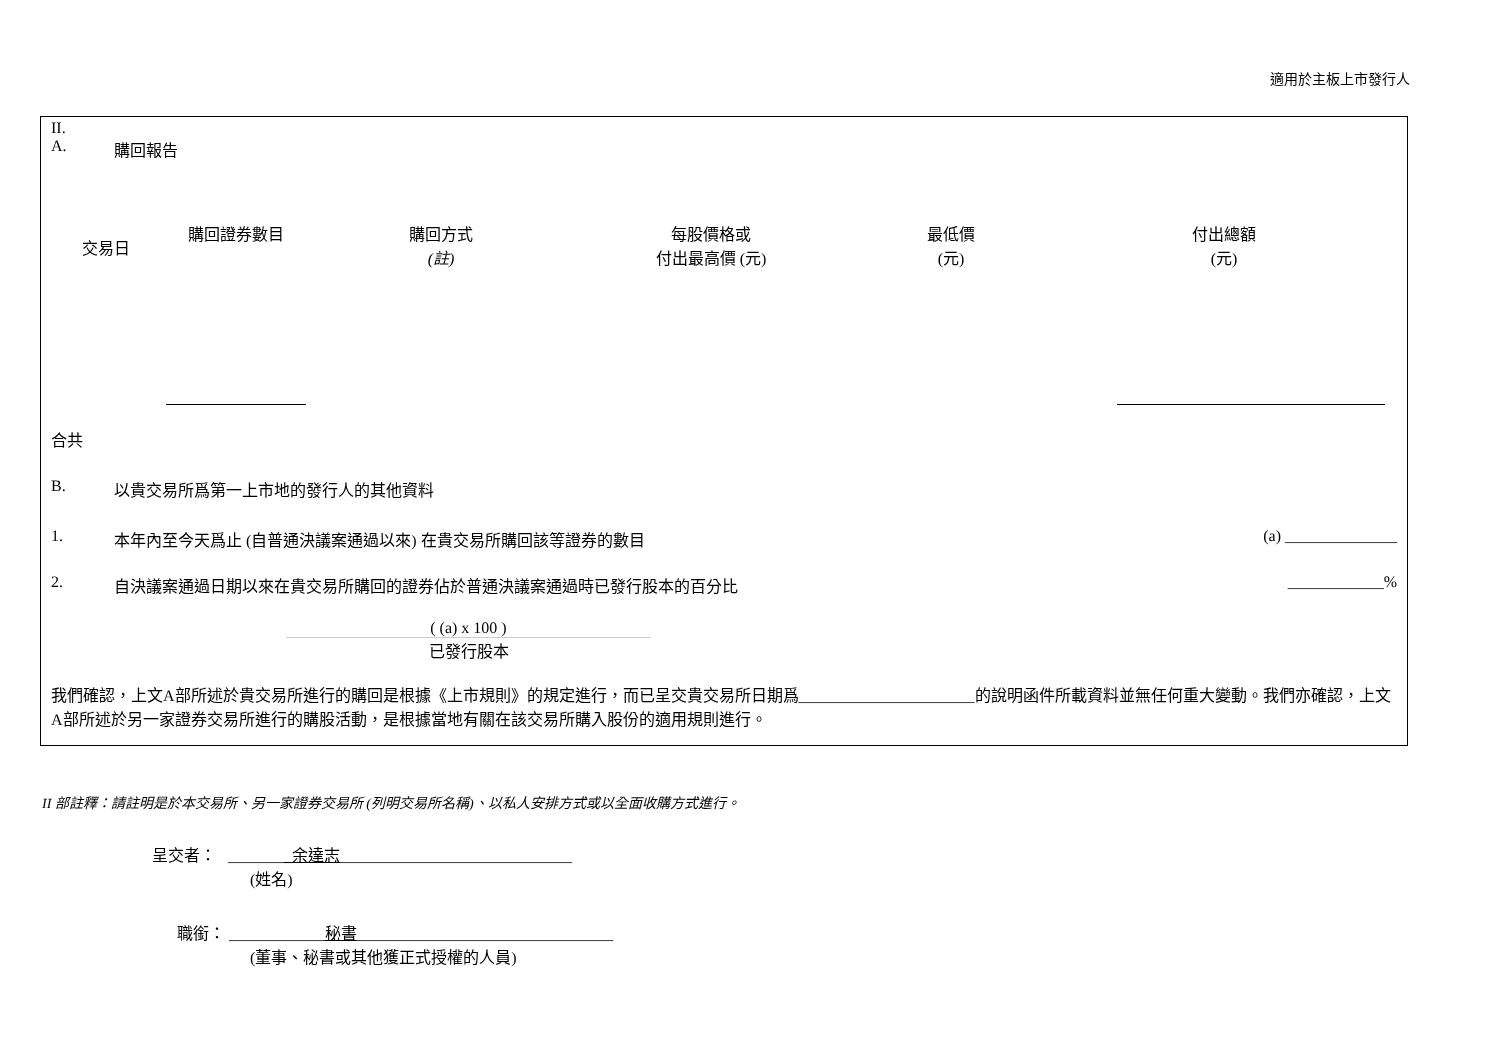適用於主板上市發行人
II.
A. 購回報告
| 交易日 | 購回證券數目 | 購回方式 (註) | 每股價格或 付出最高價 (元) | 最低價 (元) | 付出總額 (元) |
| --- | --- | --- | --- | --- | --- |
合共
B. 以貴交易所爲第一上市地的發行人的其他資料
1. 本年內至今天爲止 (自普通決議案通過以來) 在貴交易所購回該等證券的數目 (a) ______________
2. 自決議案通過日期以來在貴交易所購回的證券佔於普通決議案通過時已發行股本的百分比 ____________%
( (a) x 100 )
已發行股本
我們確認，上文A部所述於貴交易所進行的購回是根據《上市規則》的規定進行，而已呈交貴交易所日期爲______________________的說明函件所載資料並無任何重大變動。我們亦確認，上文A部所述於另一家證券交易所進行的購股活動，是根據當地有關在該交易所購入股份的適用規則進行。
II 部註釋：請註明是於本交易所、另一家證券交易所 (列明交易所名稱)、以私人安排方式或以全面收購方式進行。
呈交者： ________余達志_____________________________
(姓名)
職銜： ____________秘書________________________________
(董事、秘書或其他獲正式授權的人員)